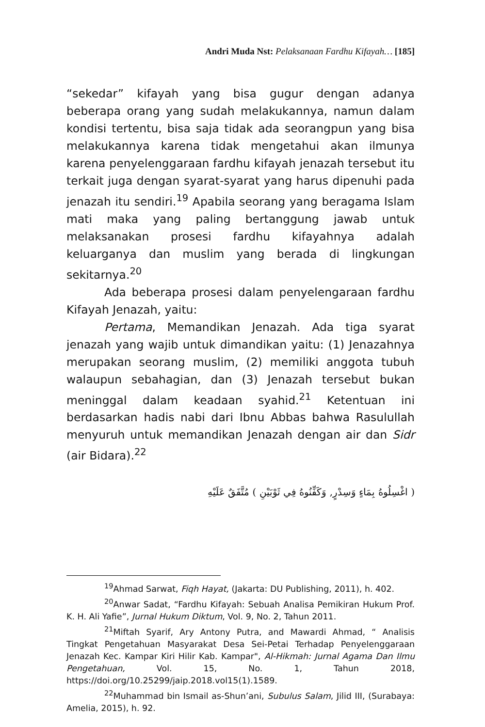Andri Muda Nst: Pelaksanaan Fardhu Kifayah… [185]
“sekedar” kifayah yang bisa gugur dengan adanya beberapa orang yang sudah melakukannya, namun dalam kondisi tertentu, bisa saja tidak ada seorangpun yang bisa melakukannya karena tidak mengetahui akan ilmunya karena penyelenggaraan fardhu kifayah jenazah tersebut itu terkait juga dengan syarat-syarat yang harus dipenuhi pada jenazah itu sendiri.<sup>19</sup> Apabila seorang yang beragama Islam mati maka yang paling bertanggung jawab untuk melaksanakan prosesi fardhu kifayahnya adalah keluarganya dan muslim yang berada di lingkungan sekitarnya.<sup>20</sup>
Ada beberapa prosesi dalam penyelengaraan fardhu Kifayah Jenazah, yaitu:
Pertama, Memandikan Jenazah. Ada tiga syarat jenazah yang wajib untuk dimandikan yaitu: (1) Jenazahnya merupakan seorang muslim, (2) memiliki anggota tubuh walaupun sebahagian, dan (3) Jenazah tersebut bukan meninggal dalam keadaan syahid.<sup>21</sup> Ketentuan ini berdasarkan hadis nabi dari Ibnu Abbas bahwa Rasulullah menyuruh untuk memandikan Jenazah dengan air dan Sidr (air Bidara).<sup>22</sup>
( اغْسِلُوهُ بِمَاءٍ وَسِدْرٍ, وَكَفِّنُوهُ فِي ثَوْبَيْنِ ) مُتَّفَقٌ عَلَيْهِ
<sup>19</sup> Ahmad Sarwat, Fiqh Hayat, (Jakarta: DU Publishing, 2011), h. 402.
<sup>20</sup> Anwar Sadat, “Fardhu Kifayah: Sebuah Analisa Pemikiran Hukum Prof. K. H. Ali Yafie”, Jurnal Hukum Diktum, Vol. 9, No. 2, Tahun 2011.
<sup>21</sup> Miftah Syarif, Ary Antony Putra, and Mawardi Ahmad, “ Analisis Tingkat Pengetahuan Masyarakat Desa Sei-Petai Terhadap Penyelenggaraan Jenazah Kec. Kampar Kiri Hilir Kab. Kampar", Al-Hikmah: Jurnal Agama Dan Ilmu Pengetahuan, Vol. 15, No. 1, Tahun 2018, https://doi.org/10.25299/jaip.2018.vol15(1).1589.
<sup>22</sup> Muhammad bin Ismail as-Shun’ani, Subulus Salam, Jilid III, (Surabaya: Amelia, 2015), h. 92.